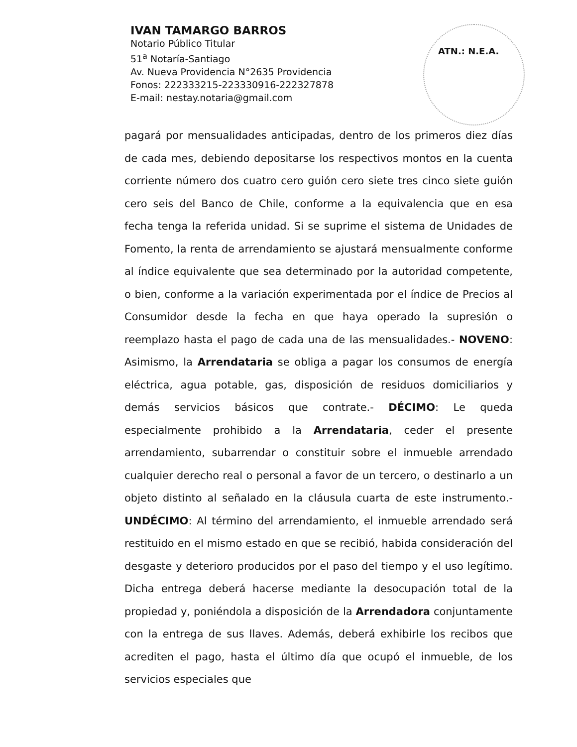IVAN TAMARGO BARROS
Notario Público Titular
51<sup>a</sup> Notaría-Santiago
Av. Nueva Providencia N°2635 Providencia
Fonos: 222333215-223330916-222327878
E-mail: nestay.notaria@gmail.com
ATN.: N.E.A.
pagará por mensualidades anticipadas, dentro de los primeros diez días de cada mes, debiendo depositarse los respectivos montos en la cuenta corriente número dos cuatro cero guión cero siete tres cinco siete guión cero seis del Banco de Chile, conforme a la equivalencia que en esa fecha tenga la referida unidad. Si se suprime el sistema de Unidades de Fomento, la renta de arrendamiento se ajustará mensualmente conforme al índice equivalente que sea determinado por la autoridad competente, o bien, conforme a la variación experimentada por el índice de Precios al Consumidor desde la fecha en que haya operado la supresión o reemplazo hasta el pago de cada una de las mensualidades.- NOVENO: Asimismo, la Arrendataria se obliga a pagar los consumos de energía eléctrica, agua potable, gas, disposición de residuos domiciliarios y demás servicios básicos que contrate.- DÉCIMO: Le queda especialmente prohibido a la Arrendataria, ceder el presente arrendamiento, subarrendar o constituir sobre el inmueble arrendado cualquier derecho real o personal a favor de un tercero, o destinarlo a un objeto distinto al señalado en la cláusula cuarta de este instrumento.- UNDÉCIMO: Al término del arrendamiento, el inmueble arrendado será restituido en el mismo estado en que se recibió, habida consideración del desgaste y deterioro producidos por el paso del tiempo y el uso legítimo. Dicha entrega deberá hacerse mediante la desocupación total de la propiedad y, poniéndola a disposición de la Arrendadora conjuntamente con la entrega de sus llaves. Además, deberá exhibirle los recibos que acrediten el pago, hasta el último día que ocupó el inmueble, de los servicios especiales que